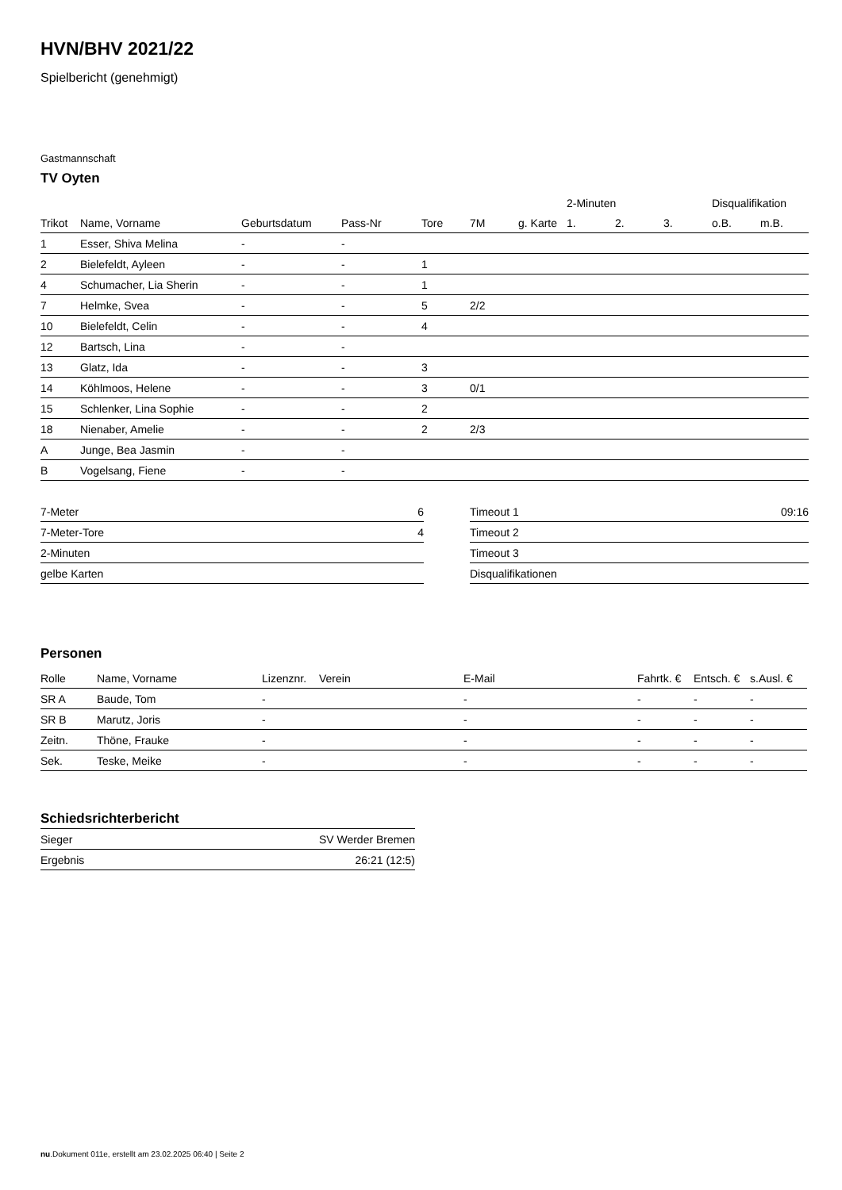HVN/BHV 2021/22
Spielbericht (genehmigt)
Gastmannschaft
TV Oyten
| | | | | | | | 2-Minuten | | | Disqualifikation | |
| --- | --- | --- | --- | --- | --- | --- | --- | --- | --- | --- | --- |
| Trikot | Name, Vorname | Geburtsdatum | Pass-Nr | Tore | 7M | g. Karte | 1. | 2. | 3. | o.B. | m.B. |
| 1 | Esser, Shiva Melina | - | - | | | | | | | | |
| 2 | Bielefeldt, Ayleen | - | - | 1 | | | | | | | |
| 4 | Schumacher, Lia Sherin | - | - | 1 | | | | | | | |
| 7 | Helmke, Svea | - | - | 5 | 2/2 | | | | | | |
| 10 | Bielefeldt, Celin | - | - | 4 | | | | | | | |
| 12 | Bartsch, Lina | - | - | | | | | | | | |
| 13 | Glatz, Ida | - | - | 3 | | | | | | | |
| 14 | Köhlmoos, Helene | - | - | 3 | 0/1 | | | | | | |
| 15 | Schlenker, Lina Sophie | - | - | 2 | | | | | | | |
| 18 | Nienaber, Amelie | - | - | 2 | 2/3 | | | | | | |
| A | Junge, Bea Jasmin | - | - | | | | | | | | |
| B | Vogelsang, Fiene | - | - | | | | | | | | |
| 7-Meter | 6 |
| 7-Meter-Tore | 4 |
| 2-Minuten | |
| gelbe Karten | |
| Timeout 1 | 09:16 |
| Timeout 2 | |
| Timeout 3 | |
| Disqualifikationen | |
Personen
| Rolle | Name, Vorname | Lizenznr. | Verein | E-Mail | Fahrtk. € | Entsch. € | s.Ausl. € |
| --- | --- | --- | --- | --- | --- | --- | --- |
| SR A | Baude, Tom | - | | - | - | - | - |
| SR B | Marutz, Joris | - | | - | - | - | - |
| Zeitn. | Thöne, Frauke | - | | - | - | - | - |
| Sek. | Teske, Meike | - | | - | - | - | - |
Schiedsrichterbericht
| Sieger | SV Werder Bremen |
| Ergebnis | 26:21 (12:5) |
nu.Dokument 011e, erstellt am 23.02.2025 06:40 | Seite 2